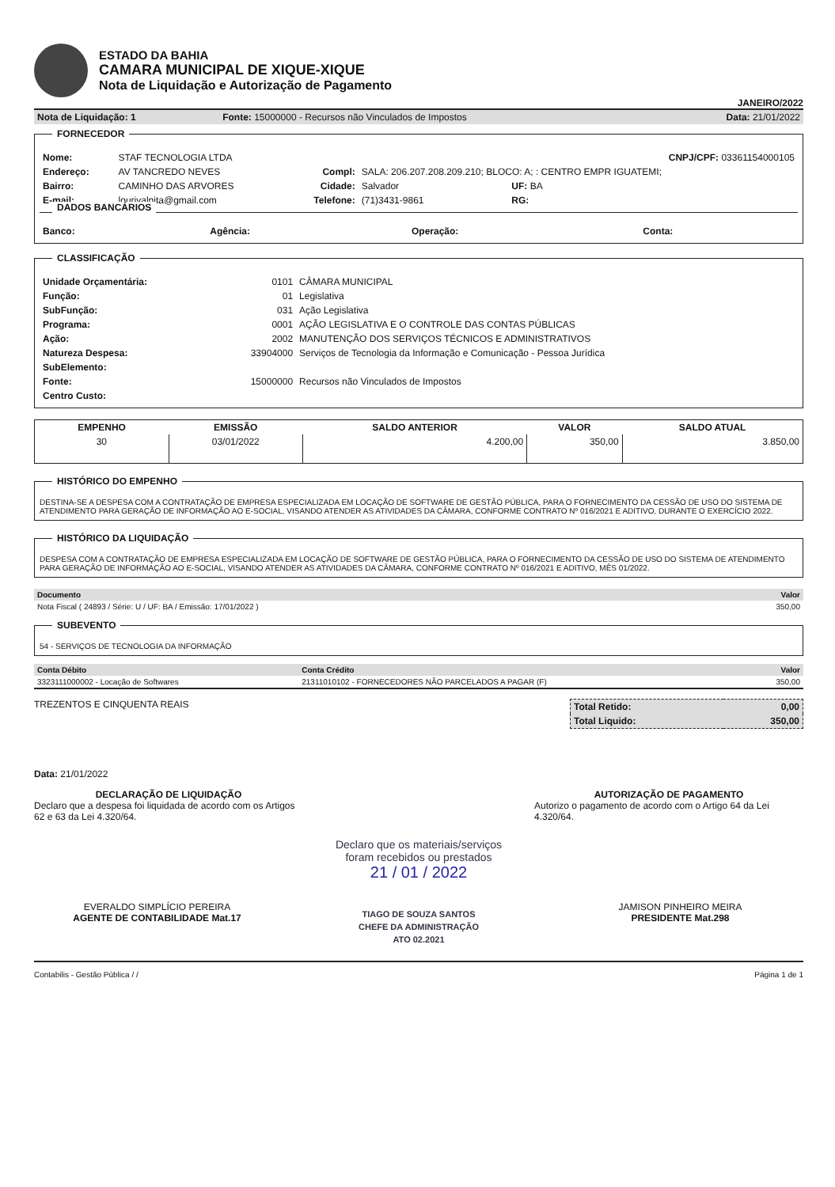ESTADO DA BAHIA
CAMARA MUNICIPAL DE XIQUE-XIQUE
Nota de Liquidação e Autorização de Pagamento
JANEIRO/2022
| Nota de Liquidação: 1 | Fonte: 15000000 - Recursos não Vinculados de Impostos | Data: 21/01/2022 |
FORNECEDOR
| Nome: | STAF TECNOLOGIA LTDA | | | CNPJ/CPF: 03361154000105 |
| Endereço: | AV TANCREDO NEVES | Compl: | SALA: 206.207.208.209.210; BLOCO: A; : CENTRO EMPR IGUATEMI; | |
| Bairro: | CAMINHO DAS ARVORES | Cidade: | Salvador | UF: BA |
| E-mail: | lourivalpita@gmail.com | Telefone: | (71)3431-9861 | RG: |
DADOS BANCÁRIOS
| Banco: | Agência: | Operação: | Conta: |
CLASSIFICAÇÃO
| Unidade Orçamentária: | 0101 | CÂMARA MUNICIPAL |
| Função: | 01 | Legislativa |
| SubFunção: | 031 | Ação Legislativa |
| Programa: | 0001 | AÇÃO LEGISLATIVA E O CONTROLE DAS CONTAS PÚBLICAS |
| Ação: | 2002 | MANUTENÇÃO DOS SERVIÇOS TÉCNICOS E ADMINISTRATIVOS |
| Natureza Despesa: | 33904000 | Serviços de Tecnologia da Informação e Comunicação - Pessoa Jurídica |
| SubElemento: | | |
| Fonte: | 15000000 | Recursos não Vinculados de Impostos |
| Centro Custo: | | |
| EMPENHO | EMISSÃO | SALDO ANTERIOR | VALOR | SALDO ATUAL |
| --- | --- | --- | --- | --- |
| 30 | 03/01/2022 | 4.200,00 | 350,00 | 3.850,00 |
HISTÓRICO DO EMPENHO
DESTINA-SE A DESPESA COM A CONTRATAÇÃO DE EMPRESA ESPECIALIZADA EM LOCAÇÃO DE SOFTWARE DE GESTÃO PÚBLICA, PARA O FORNECIMENTO DA CESSÃO DE USO DO SISTEMA DE ATENDIMENTO PARA GERAÇÃO DE INFORMAÇÃO AO E-SOCIAL, VISANDO ATENDER AS ATIVIDADES DA CÂMARA, CONFORME CONTRATO Nº 016/2021 E ADITIVO, DURANTE O EXERCÍCIO 2022.
HISTÓRICO DA LIQUIDAÇÃO
DESPESA COM A CONTRATAÇÃO DE EMPRESA ESPECIALIZADA EM LOCAÇÃO DE SOFTWARE DE GESTÃO PÚBLICA, PARA O FORNECIMENTO DA CESSÃO DE USO DO SISTEMA DE ATENDIMENTO PARA GERAÇÃO DE INFORMAÇÃO AO E-SOCIAL, VISANDO ATENDER AS ATIVIDADES DA CÂMARA, CONFORME CONTRATO Nº 016/2021 E ADITIVO, MÊS 01/2022.
| Documento | Valor |
| --- | --- |
| Nota Fiscal ( 24893 / Série: U / UF: BA / Emissão: 17/01/2022 ) | 350,00 |
SUBEVENTO
54 - SERVIÇOS DE TECNOLOGIA DA INFORMAÇÃO
| Conta Débito | Conta Crédito | Valor |
| --- | --- | --- |
| 3323111000002 - Locação de Softwares | 21311010102 - FORNECEDORES NÃO PARCELADOS A PAGAR (F) | 350,00 |
TREZENTOS E CINQUENTA REAIS
| Total Retido: | 0,00 |
| Total Liquido: | 350,00 |
Data: 21/01/2022
DECLARAÇÃO DE LIQUIDAÇÃO
Declaro que a despesa foi liquidada de acordo com os Artigos 62 e 63 da Lei 4.320/64.
AUTORIZAÇÃO DE PAGAMENTO
Autorizo o pagamento de acordo com o Artigo 64 da Lei 4.320/64.
EVERALDO SIMPLÍCIO PEREIRA
AGENTE DE CONTABILIDADE Mat.17
Declaro que os materiais/serviços
foram recebidos ou prestados
21 / 01 / 2022
TIAGO DE SOUZA SANTOS
CHEFE DA ADMINISTRAÇÃO
ATO 02.2021
JAMISON PINHEIRO MEIRA
PRESIDENTE Mat.298
Contabilis - Gestão Pública / / Página 1 de 1